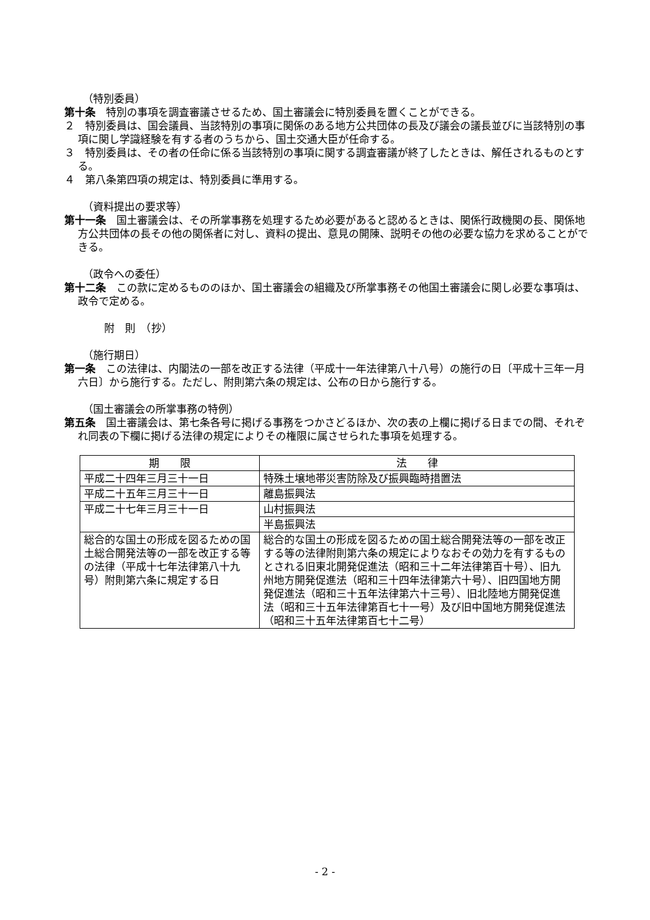（特別委員）
第十条　特別の事項を調査審議させるため、国土審議会に特別委員を置くことができる。
２　特別委員は、国会議員、当該特別の事項に関係のある地方公共団体の長及び議会の議長並びに当該特別の事項に関し学識経験を有する者のうちから、国土交通大臣が任命する。
３　特別委員は、その者の任命に係る当該特別の事項に関する調査審議が終了したときは、解任されるものとする。
４　第八条第四項の規定は、特別委員に準用する。
（資料提出の要求等）
第十一条　国土審議会は、その所掌事務を処理するため必要があると認めるときは、関係行政機関の長、関係地方公共団体の長その他の関係者に対し、資料の提出、意見の開陳、説明その他の必要な協力を求めることができる。
（政令への委任）
第十二条　この款に定めるもののほか、国土審議会の組織及び所掌事務その他国土審議会に関し必要な事項は、政令で定める。
附　則　（抄）
（施行期日）
第一条　この法律は、内閣法の一部を改正する法律（平成十一年法律第八十八号）の施行の日〔平成十三年一月六日〕から施行する。ただし、附則第六条の規定は、公布の日から施行する。
（国土審議会の所掌事務の特例）
第五条　国土審議会は、第七条各号に掲げる事務をつかさどるほか、次の表の上欄に掲げる日までの間、それぞれ同表の下欄に掲げる法律の規定によりその権限に属させられた事項を処理する。
| 期 限 | 法 律 |
| --- | --- |
| 平成二十四年三月三十一日 | 特殊土壌地帯災害防除及び振興臨時措置法 |
| 平成二十五年三月三十一日 | 離島振興法 |
| 平成二十七年三月三十一日 | 山村振興法 |
| | 半島振興法 |
| 総合的な国土の形成を図るための国土総合開発法等の一部を改正する等の法律（平成十七年法律第八十九号）附則第六条に規定する日 | 総合的な国土の形成を図るための国土総合開発法等の一部を改正する等の法律附則第六条の規定によりなおその効力を有するものとされる旧東北開発促進法（昭和三十二年法律第百十号）、旧九州地方開発促進法（昭和三十四年法律第六十号）、旧四国地方開発促進法（昭和三十五年法律第六十三号）、旧北陸地方開発促進法（昭和三十五年法律第百七十一号）及び旧中国地方開発促進法（昭和三十五年法律第百七十二号） |
- 2 -